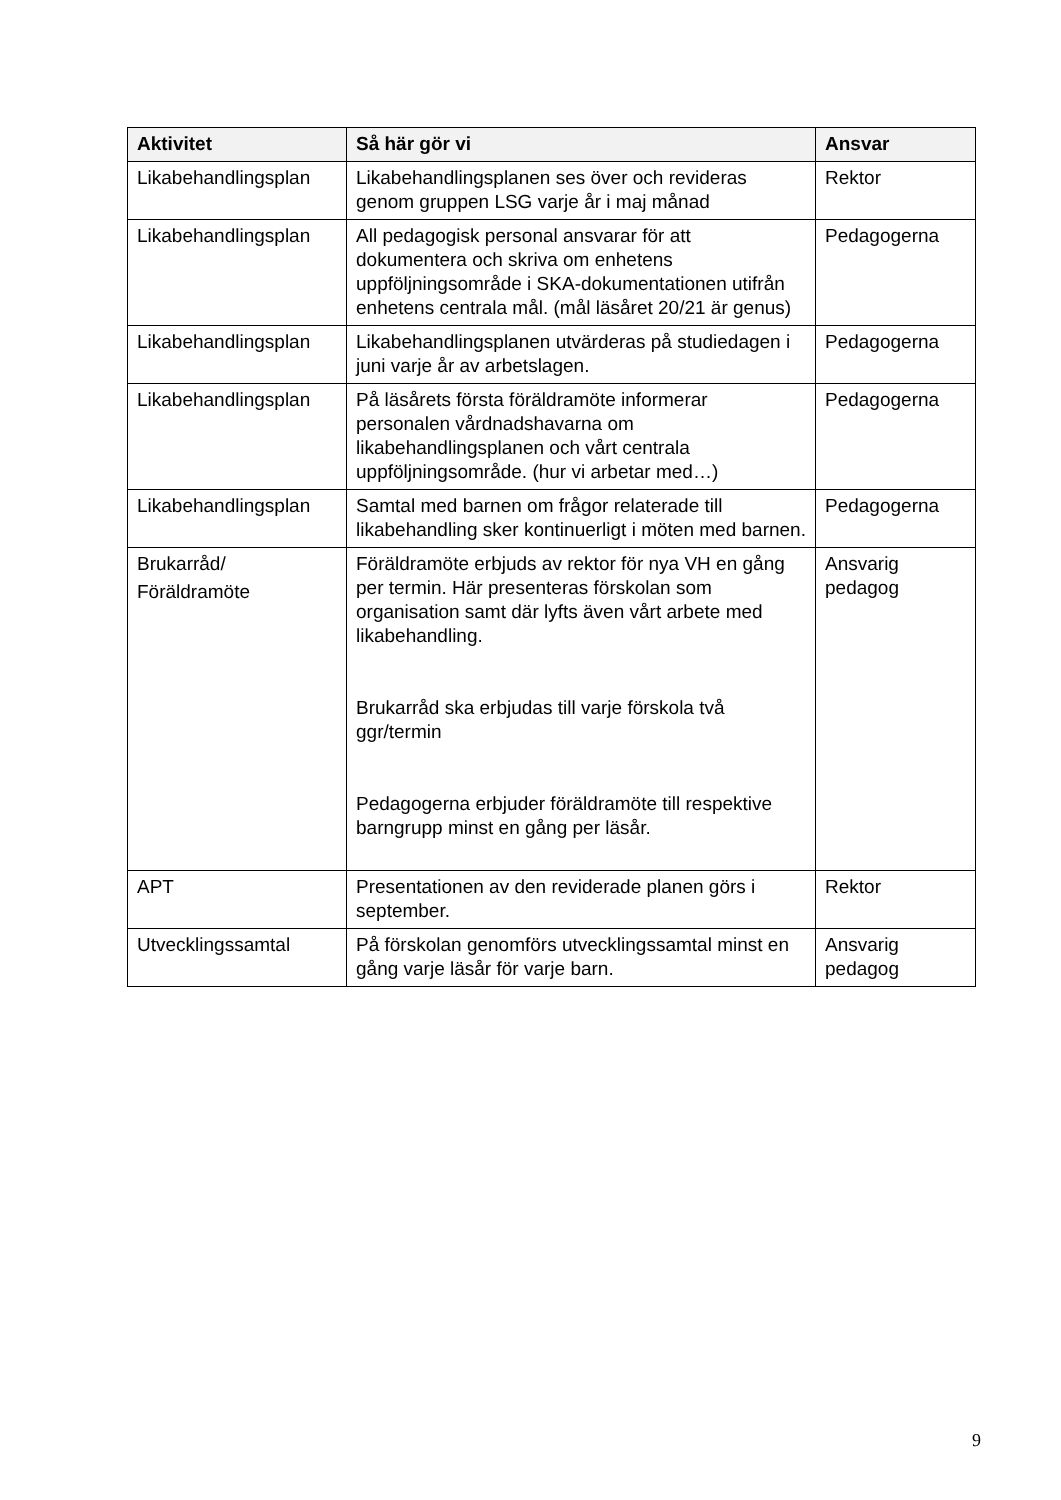| Aktivitet | Så här gör vi | Ansvar |
| --- | --- | --- |
| Likabehandlingsplan | Likabehandlingsplanen ses över och revideras genom gruppen LSG varje år i maj månad | Rektor |
| Likabehandlingsplan | All pedagogisk personal ansvarar för att dokumentera och skriva om enhetens uppföljningsområde i SKA-dokumentationen utifrån enhetens centrala mål. (mål läsåret 20/21 är genus) | Pedagogerna |
| Likabehandlingsplan | Likabehandlingsplanen utvärderas på studiedagen i juni varje år av arbetslagen. | Pedagogerna |
| Likabehandlingsplan | På läsårets första föräldramöte informerar personalen vårdnadshavarna om likabehandlingsplanen och vårt centrala uppföljningsområde. (hur vi arbetar med…) | Pedagogerna |
| Likabehandlingsplan | Samtal med barnen om frågor relaterade till likabehandling sker kontinuerligt i möten med barnen. | Pedagogerna |
| Brukarråd/ Föräldramöte | Föräldramöte erbjuds av rektor för nya VH en gång per termin. Här presenteras förskolan som organisation samt där lyfts även vårt arbete med likabehandling. Brukarråd ska erbjudas till varje förskola två ggr/termin Pedagogerna erbjuder föräldramöte till respektive barngrupp minst en gång per läsår. | Ansvarig pedagog |
| APT | Presentationen av den reviderade planen görs i september. | Rektor |
| Utvecklingssamtal | På förskolan genomförs utvecklingssamtal minst en gång varje läsår för varje barn. | Ansvarig pedagog |
9